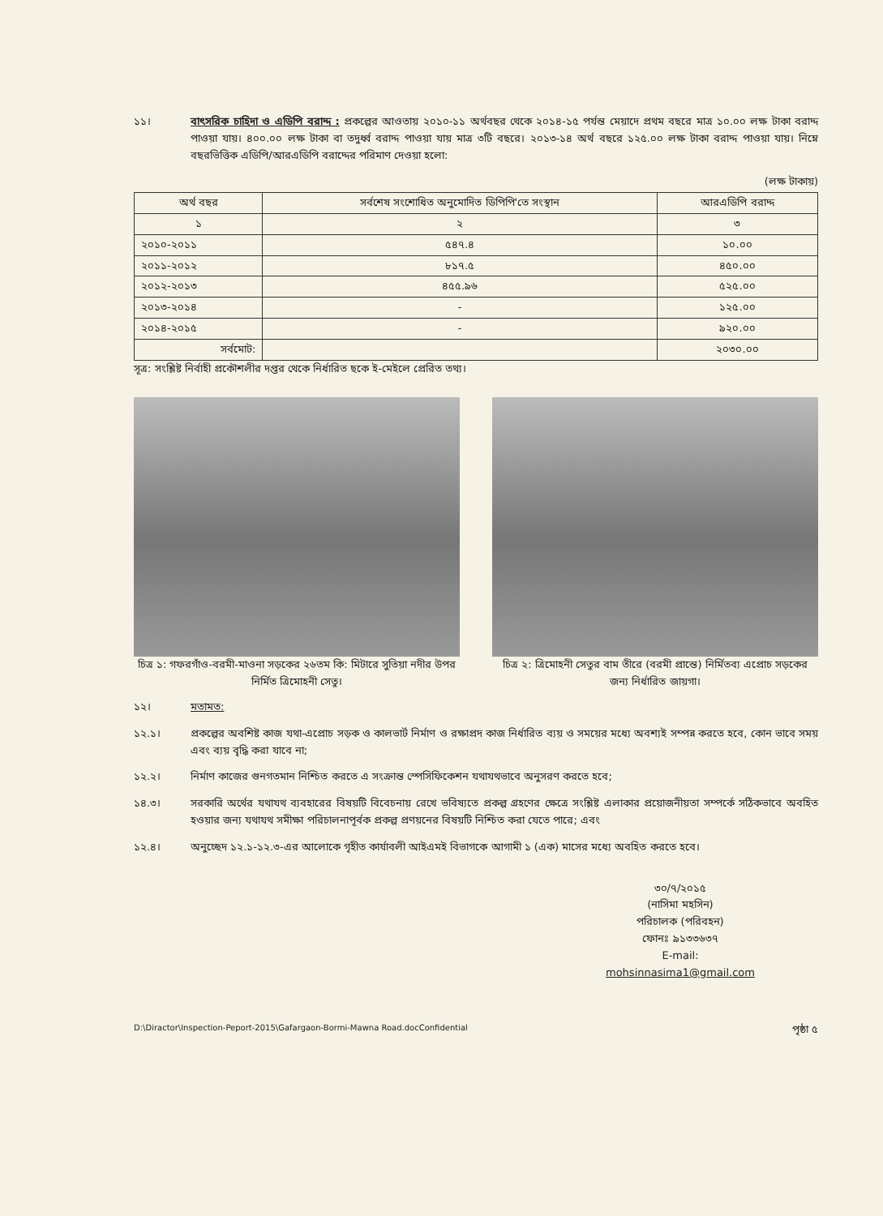১১। বাৎসরিক চাহিদা ও এডিপি বরাদ্দ : প্রকল্পের আওতায় ২০১০-১১ অর্থবছর থেকে ২০১৪-১৫ পর্যন্ত মেয়াদে প্রথম বছরে মাত্র ১০.০০ লক্ষ টাকা বরাদ্দ পাওয়া যায়। ৪০০.০০ লক্ষ টাকা বা তদুর্ধ্ব বরাদ্দ পাওয়া যায় মাত্র ৩টি বছরে। ২০১৩-১৪ অর্থ বছরে ১২৫.০০ লক্ষ টাকা বরাদ্দ পাওয়া যায়। নিম্নে বছরভিত্তিক এডিপি/আরএডিপি বরাদ্দের পরিমাণ দেওয়া হলো:
(লক্ষ টাকায়)
| অর্থ বছর | সর্বশেষ সংশোধিত অনুমোদিত ডিপিপি'তে সংস্থান | আরএডিপি বরাদ্দ |
| --- | --- | --- |
| ১ | ২ | ৩ |
| ২০১০-২০১১ | ৫৪৭.৪ | ১০.০০ |
| ২০১১-২০১২ | ৮১৭.৫ | ৪৫০.০০ |
| ২০১২-২০১৩ | ৪৫৫.৯৬ | ৫২৫.০০ |
| ২০১৩-২০১৪ | - | ১২৫.০০ |
| ২০১৪-২০১৫ | - | ৯২০.০০ |
| সর্বমোট: | | ২০৩০.০০ |
সূত্র: সংশ্লিষ্ট নির্বাহী প্রকৌশলীর দপ্তর থেকে নির্ধারিত ছকে ই-মেইলে প্রেরিত তথ্য।
চিত্র ১: গফরগাঁও-বরমী-মাওনা সড়কের ২৬তম কি: মিটারে সুতিয়া নদীর উপর নির্মিত ত্রিমোহনী সেতু।
চিত্র ২: ত্রিমোহনী সেতুর বাম তীরে (বরমী প্রান্তে) নির্মিতব্য এপ্রোচ সড়কের জন্য নির্ধারিত জায়গা।
১২। মতামত:
১২.১। প্রকল্পের অবশিষ্ট কাজ যথা-এপ্রোচ সড়ক ও কালভার্ট নির্মাণ ও রক্ষাপ্রদ কাজ নির্ধারিত ব্যয় ও সময়ের মধ্যে অবশ্যই সম্পন্ন করতে হবে, কোন ভাবে সময় এবং ব্যয় বৃদ্ধি করা যাবে না;
১২.২। নির্মাণ কাজের গুনগতমান নিশ্চিত করতে এ সংক্রান্ত স্পেসিফিকেশন যথাযথভাবে অনুসরণ করতে হবে;
১৪.৩। সরকারি অর্থের যথাযথ ব্যবহারের বিষয়টি বিবেচনায় রেখে ভবিষ্যতে প্রকল্প গ্রহণের ক্ষেত্রে সংশ্লিষ্ট এলাকার প্রয়োজনীয়তা সম্পর্কে সঠিকভাবে অবহিত হওয়ার জন্য যথাযথ সমীক্ষা পরিচালনাপূর্বক প্রকল্প প্রণয়নের বিষয়টি নিশ্চিত করা যেতে পারে; এবং
১২.৪। অনুচ্ছেদ ১২.১-১২.৩-এর আলোকে গৃহীত কার্যাবলী আইএমই বিভাগকে আগামী ১ (এক) মাসের মধ্যে অবহিত করতে হবে।
৩০/৭/২০১৫
(নাসিমা মহসিন)
পরিচালক (পরিবহন)
ফোনঃ ৯১৩৩৬৩৭
E-mail: mohsinnasima1@gmail.com
D:\Diractor\Inspection-Peport-2015\Gafargaon-Bormi-Mawna Road.docConfidential পৃষ্ঠা ৫